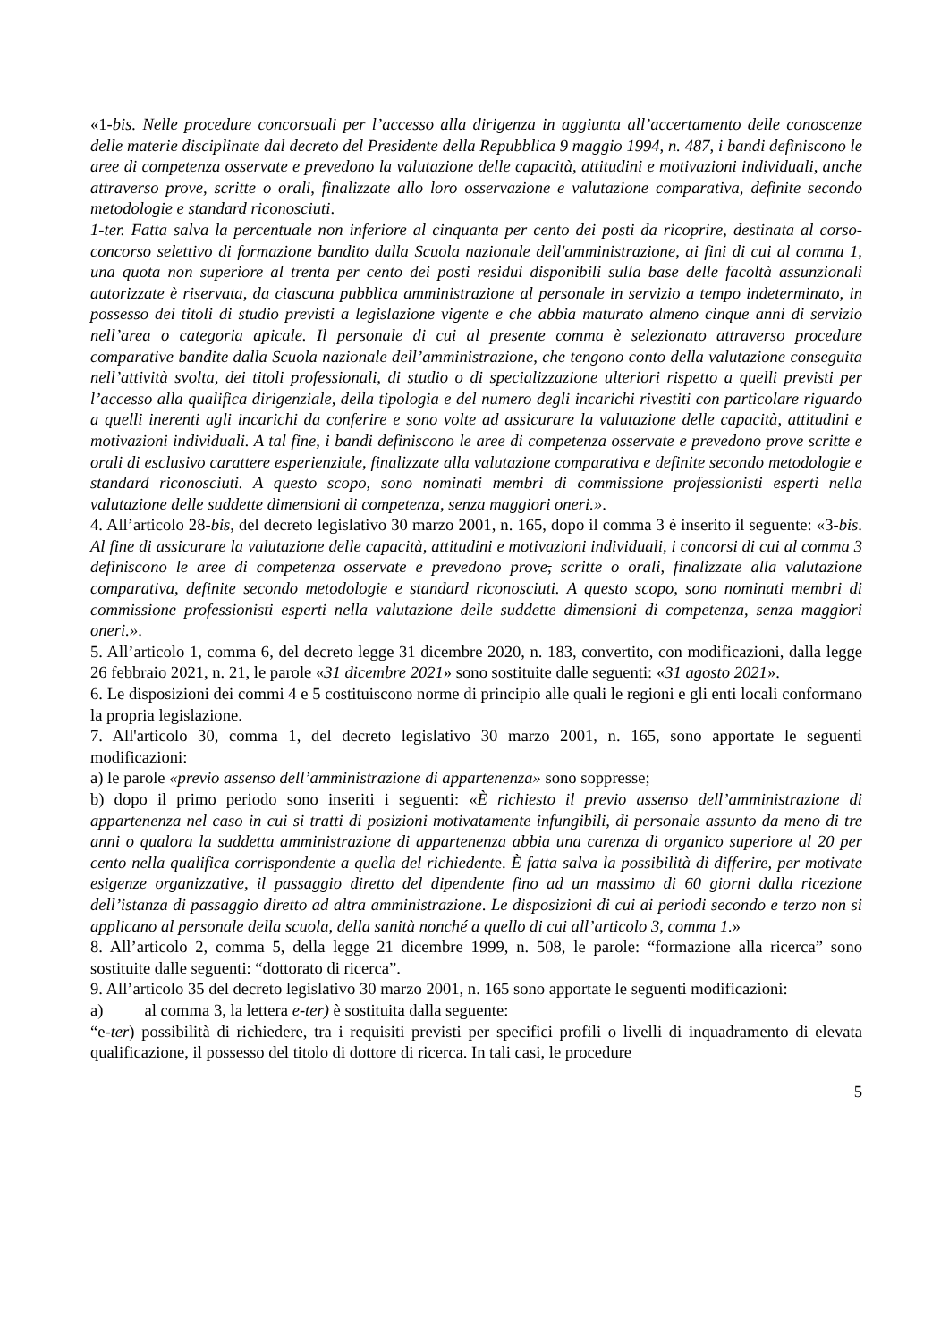«1-bis. Nelle procedure concorsuali per l’accesso alla dirigenza in aggiunta all’accertamento delle conoscenze delle materie disciplinate dal decreto del Presidente della Repubblica 9 maggio 1994, n. 487, i bandi definiscono le aree di competenza osservate e prevedono la valutazione delle capacità, attitudini e motivazioni individuali, anche attraverso prove, scritte o orali, finalizzate allo loro osservazione e valutazione comparativa, definite secondo metodologie e standard riconosciuti.
1-ter. Fatta salva la percentuale non inferiore al cinquanta per cento dei posti da ricoprire, destinata al corso-concorso selettivo di formazione bandito dalla Scuola nazionale dell'amministrazione, ai fini di cui al comma 1, una quota non superiore al trenta per cento dei posti residui disponibili sulla base delle facoltà assunzionali autorizzate è riservata, da ciascuna pubblica amministrazione al personale in servizio a tempo indeterminato, in possesso dei titoli di studio previsti a legislazione vigente e che abbia maturato almeno cinque anni di servizio nell’area o categoria apicale. Il personale di cui al presente comma è selezionato attraverso procedure comparative bandite dalla Scuola nazionale dell’amministrazione, che tengono conto della valutazione conseguita nell’attività svolta, dei titoli professionali, di studio o di specializzazione ulteriori rispetto a quelli previsti per l’accesso alla qualifica dirigenziale, della tipologia e del numero degli incarichi rivestiti con particolare riguardo a quelli inerenti agli incarichi da conferire e sono volte ad assicurare la valutazione delle capacità, attitudini e motivazioni individuali. A tal fine, i bandi definiscono le aree di competenza osservate e prevedono prove scritte e orali di esclusivo carattere esperienziale, finalizzate alla valutazione comparativa e definite secondo metodologie e standard riconosciuti. A questo scopo, sono nominati membri di commissione professionisti esperti nella valutazione delle suddette dimensioni di competenza, senza maggiori oneri.».
4. All’articolo 28-bis, del decreto legislativo 30 marzo 2001, n. 165, dopo il comma 3 è inserito il seguente: «3-bis. Al fine di assicurare la valutazione delle capacità, attitudini e motivazioni individuali, i concorsi di cui al comma 3 definiscono le aree di competenza osservate e prevedono prove, scritte o orali, finalizzate alla valutazione comparativa, definite secondo metodologie e standard riconosciuti. A questo scopo, sono nominati membri di commissione professionisti esperti nella valutazione delle suddette dimensioni di competenza, senza maggiori oneri.».
5. All’articolo 1, comma 6, del decreto legge 31 dicembre 2020, n. 183, convertito, con modificazioni, dalla legge 26 febbraio 2021, n. 21, le parole «31 dicembre 2021» sono sostituite dalle seguenti: «31 agosto 2021».
6. Le disposizioni dei commi 4 e 5 costituiscono norme di principio alle quali le regioni e gli enti locali conformano la propria legislazione.
7. All'articolo 30, comma 1, del decreto legislativo 30 marzo 2001, n. 165, sono apportate le seguenti modificazioni:
a) le parole «previo assenso dell’amministrazione di appartenenza» sono soppresse;
b) dopo il primo periodo sono inseriti i seguenti: «È richiesto il previo assenso dell’amministrazione di appartenenza nel caso in cui si tratti di posizioni motivatamente infungibili, di personale assunto da meno di tre anni o qualora la suddetta amministrazione di appartenenza abbia una carenza di organico superiore al 20 per cento nella qualifica corrispondente a quella del richiedente. È fatta salva la possibilità di differire, per motivate esigenze organizzative, il passaggio diretto del dipendente fino ad un massimo di 60 giorni dalla ricezione dell’istanza di passaggio diretto ad altra amministrazione. Le disposizioni di cui ai periodi secondo e terzo non si applicano al personale della scuola, della sanità nonché a quello di cui all’articolo 3, comma 1.»
8. All’articolo 2, comma 5, della legge 21 dicembre 1999, n. 508, le parole: “formazione alla ricerca” sono sostituite dalle seguenti: “dottorato di ricerca”.
9. All’articolo 35 del decreto legislativo 30 marzo 2001, n. 165 sono apportate le seguenti modificazioni:
a) al comma 3, la lettera e-ter) è sostituita dalla seguente:
“e-ter) possibilità di richiedere, tra i requisiti previsti per specifici profili o livelli di inquadramento di elevata qualificazione, il possesso del titolo di dottore di ricerca. In tali casi, le procedure
5